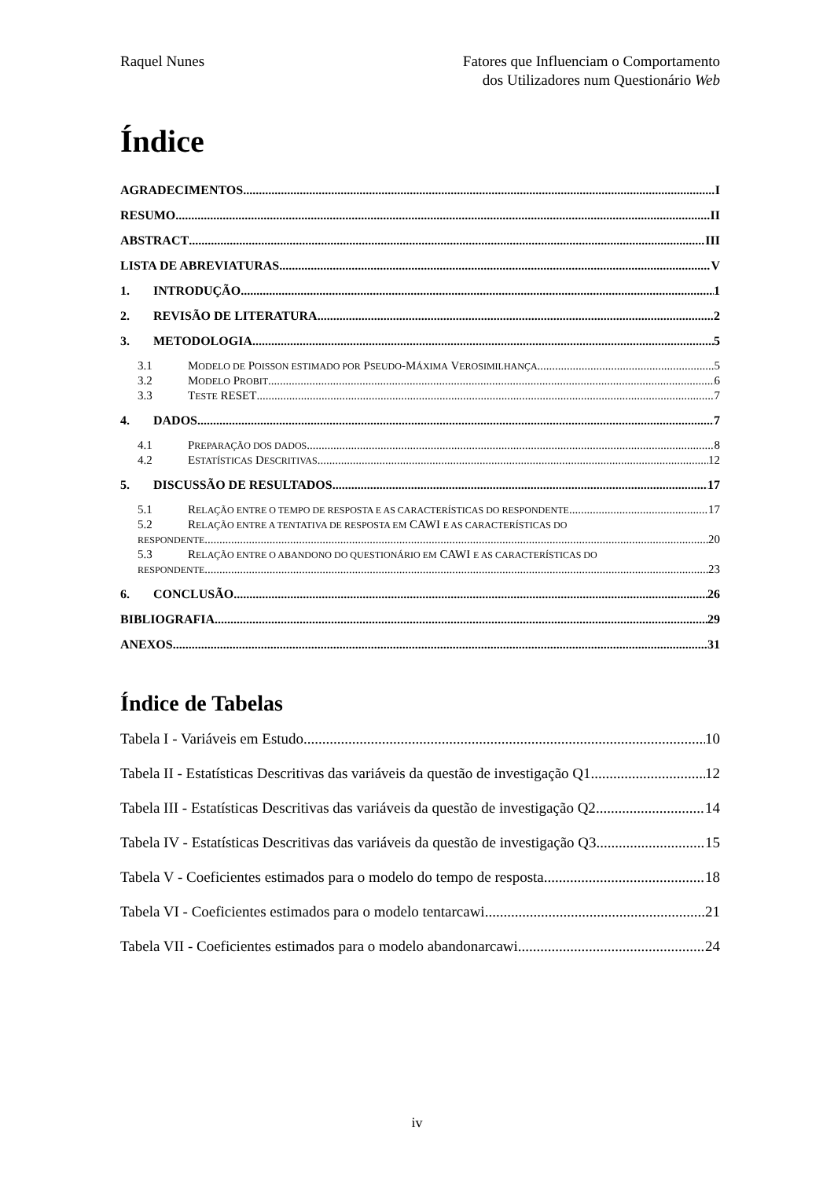Raquel Nunes Fatores que Influenciam o Comportamento
dos Utilizadores num Questionário Web
Índice
AGRADECIMENTOS I
RESUMO II
ABSTRACT III
LISTA DE ABREVIATURAS V
1. INTRODUÇÃO 1
2. REVISÃO DE LITERATURA 2
3. METODOLOGIA 5
3.1 MODELO DE POISSON ESTIMADO POR PSEUDO-MÁXIMA VEROSIMILHANÇA 5
3.2 MODELO PROBIT 6
3.3 TESTE RESET 7
4. DADOS 7
4.1 PREPARAÇÃO DOS DADOS 8
4.2 ESTATÍSTICAS DESCRITIVAS 12
5. DISCUSSÃO DE RESULTADOS 17
5.1 RELAÇÃO ENTRE O TEMPO DE RESPOSTA E AS CARACTERÍSTICAS DO RESPONDENTE 17
5.2 RELAÇÃO ENTRE A TENTATIVA DE RESPOSTA EM CAWI E AS CARACTERÍSTICAS DO
RESPONDENTE 20
5.3 RELAÇÃO ENTRE O ABANDONO DO QUESTIONÁRIO EM CAWI E AS CARACTERÍSTICAS DO
RESPONDENTE 23
6. CONCLUSÃO 26
BIBLIOGRAFIA 29
ANEXOS 31
Índice de Tabelas
Tabela I - Variáveis em Estudo 10
Tabela II - Estatísticas Descritivas das variáveis da questão de investigação Q1 12
Tabela III - Estatísticas Descritivas das variáveis da questão de investigação Q2 14
Tabela IV - Estatísticas Descritivas das variáveis da questão de investigação Q3 15
Tabela V - Coeficientes estimados para o modelo do tempo de resposta 18
Tabela VI - Coeficientes estimados para o modelo tentarcawi 21
Tabela VII - Coeficientes estimados para o modelo abandonarcawi 24
iv